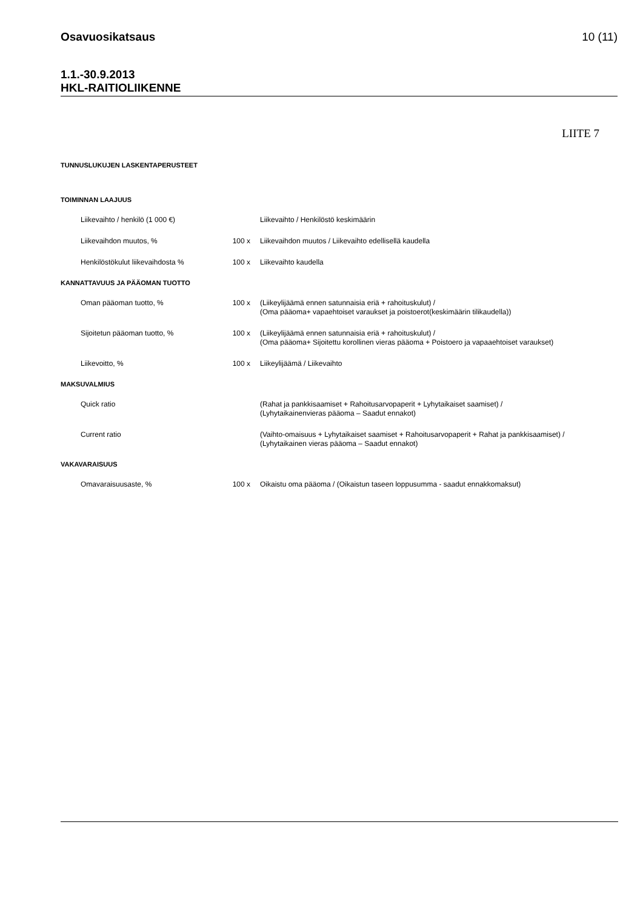Osavuosikatsaus 10 (11)
1.1.-30.9.2013
HKL-RAITIOLIIKENNE
LIITE 7
TUNNUSLUKUJEN LASKENTAPERUSTEET
TOIMINNAN LAAJUUS
| Liikevaihto / henkilö (1 000 €) | | Liikevaihto / Henkilöstö keskimäärin |
| Liikevaihdon muutos, % | 100 x | Liikevaihdon muutos / Liikevaihto edellisellä kaudella |
| Henkilöstökulut liikevaihdosta % | 100 x | Liikevaihto kaudella |
KANNATTAVUUS JA PÄÄOMAN TUOTTO
| Oman pääoman tuotto, % | 100 x | (Liikeylijäämä ennen satunnaisia eriä + rahoituskulut) / (Oma pääoma+ vapaehtoiset varaukset ja poistoerot(keskimäärin tilikaudella)) |
| Sijoitetun pääoman tuotto, % | 100 x | (Liikeylijäämä ennen satunnaisia eriä + rahoituskulut) / (Oma pääoma+ Sijoitettu korollinen vieras pääoma + Poistoero ja vapaaehtoiset varaukset) |
| Liikevoitto, % | 100 x | Liikeylijäämä / Liikevaihto |
MAKSUVALMIUS
| Quick ratio | | (Rahat ja pankkisaamiset + Rahoitusarvopaperit + Lyhytaikaiset saamiset) / (Lyhytaikainenvieras pääoma – Saadut ennakot) |
| Current ratio | | (Vaihto-omaisuus + Lyhytaikaiset saamiset + Rahoitusarvopaperit + Rahat ja pankkisaamiset) / (Lyhytaikainen vieras pääoma – Saadut ennakot) |
VAKAVARAISUUS
| Omavaraisuusaste, % | 100 x | Oikaistu oma pääoma / (Oikaistun taseen loppusumma - saadut ennakkomaksut) |